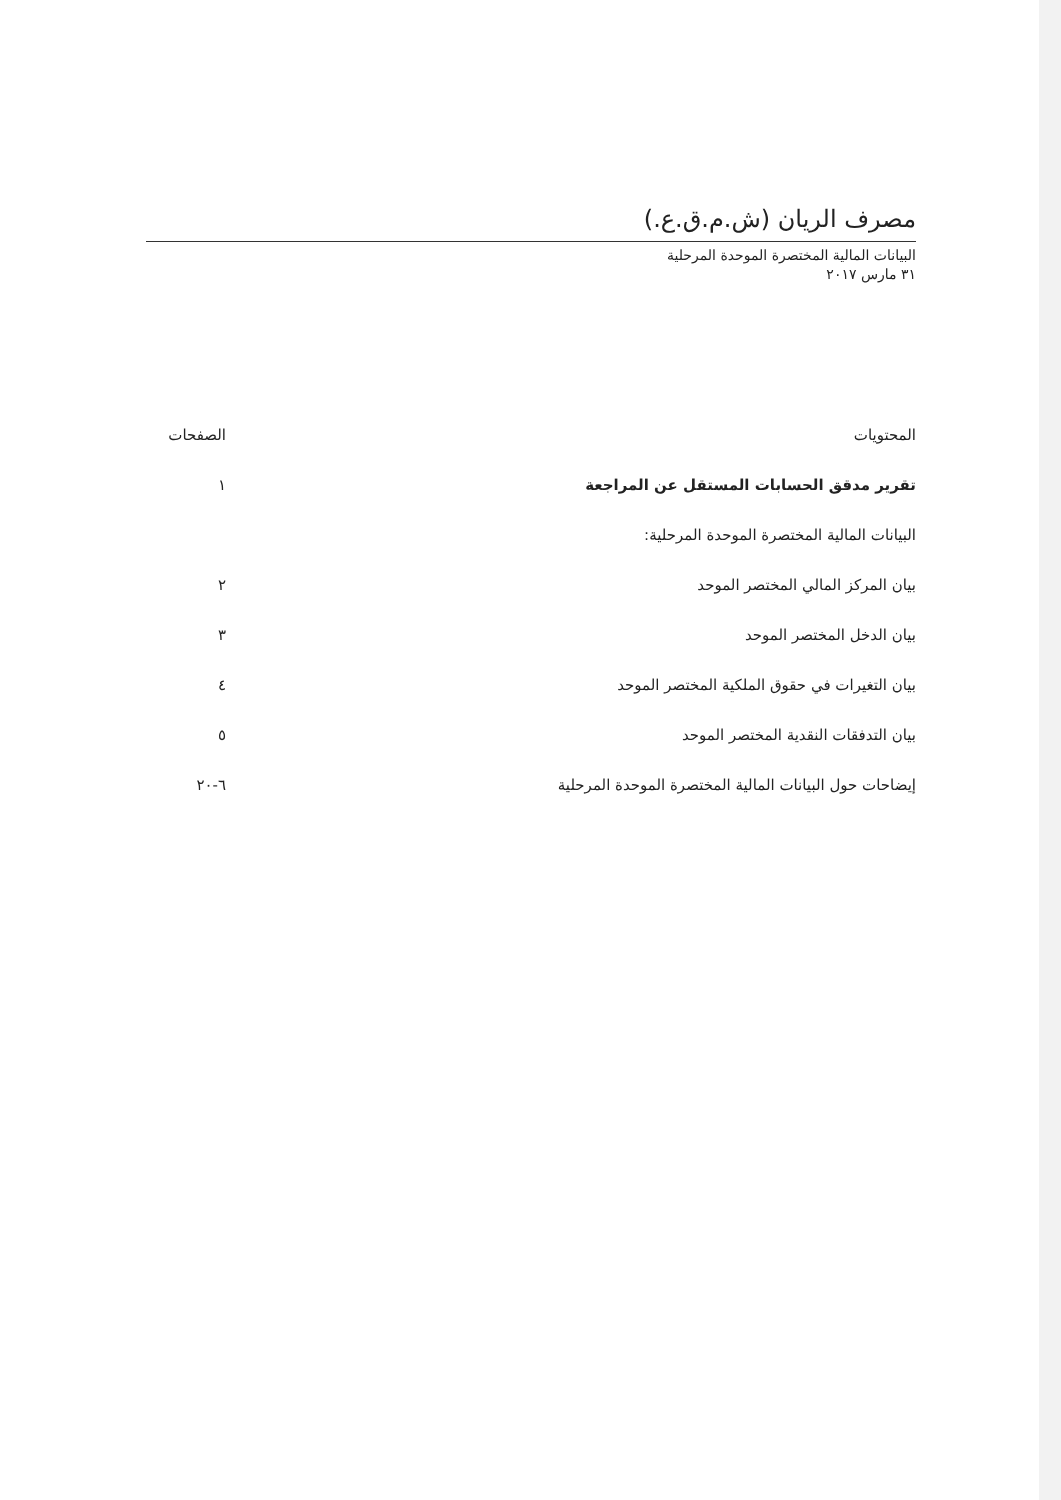مصرف الريان (ش.م.ق.ع.)
البيانات المالية المختصرة الموحدة المرحلية
٣١ مارس ٢٠١٧
| المحتويات | الصفحات |
| --- | --- |
| تقرير مدقق الحسابات المستقل عن المراجعة | ١ |
| البيانات المالية المختصرة الموحدة المرحلية: | |
| بيان المركز المالي المختصر الموحد | ٢ |
| بيان الدخل المختصر الموحد | ٣ |
| بيان التغيرات في حقوق الملكية المختصر الموحد | ٤ |
| بيان التدفقات النقدية المختصر الموحد | ٥ |
| إيضاحات حول البيانات المالية المختصرة الموحدة المرحلية | ٦-٢٠ |